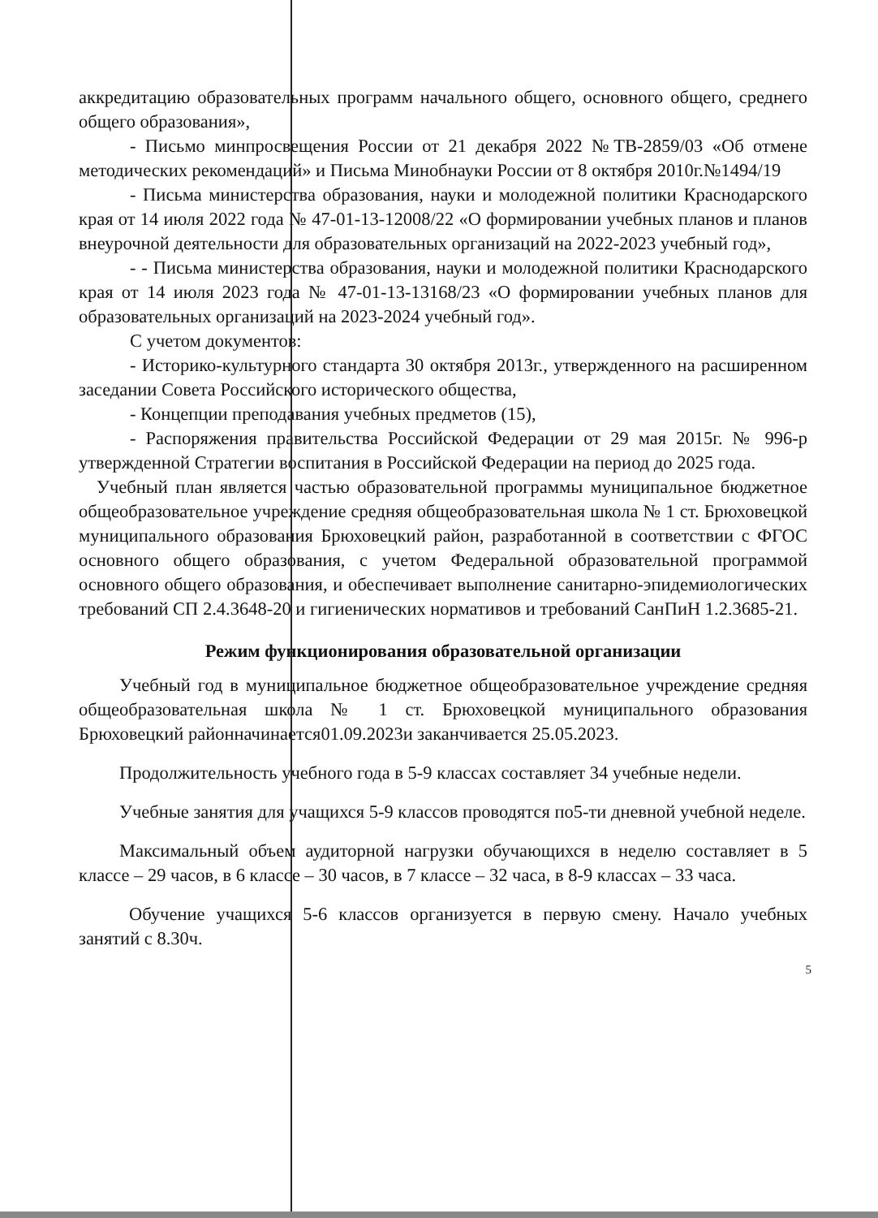аккредитацию образовательных программ начального общего, основного общего, среднего общего образования»,
- Письмо минпросвещения России от 21 декабря 2022 №ТВ-2859/03 «Об отмене методических рекомендаций» и Письма Минобнауки России от 8 октября 2010г.№1494/19
- Письма министерства образования, науки и молодежной политики Краснодарского края от 14 июля 2022 года № 47-01-13-12008/22 «О формировании учебных планов и планов внеурочной деятельности для образовательных организаций на 2022-2023 учебный год»,
- - Письма министерства образования, науки и молодежной политики Краснодарского края от 14 июля 2023 года № 47-01-13-13168/23 «О формировании учебных планов для образовательных организаций на 2023-2024 учебный год».
С учетом документов:
- Историко-культурного стандарта 30 октября 2013г., утвержденного на расширенном заседании Совета Российского исторического общества,
- Концепции преподавания учебных предметов (15),
- Распоряжения правительства Российской Федерации от 29 мая 2015г. № 996-р утвержденной Стратегии воспитания в Российской Федерации на период до 2025 года.
Учебный план является частью образовательной программы муниципальное бюджетное общеобразовательное учреждение средняя общеобразовательная школа № 1 ст. Брюховецкой муниципального образования Брюховецкий район, разработанной в соответствии с ФГОС основного общего образования, с учетом Федеральной образовательной программой основного общего образования, и обеспечивает выполнение санитарно-эпидемиологических требований СП 2.4.3648-20 и гигиенических нормативов и требований СанПиН 1.2.3685-21.
Режим функционирования образовательной организации
Учебный год в муниципальное бюджетное общеобразовательное учреждение средняя общеобразовательная школа № 1 ст. Брюховецкой муниципального образования Брюховецкий районначинается01.09.2023и заканчивается 25.05.2023.
Продолжительность учебного года в 5-9 классах составляет 34 учебные недели.
Учебные занятия для учащихся 5-9 классов проводятся по5-ти дневной учебной неделе.
Максимальный объем аудиторной нагрузки обучающихся в неделю составляет в 5 классе – 29 часов, в 6 классе – 30 часов, в 7 классе – 32 часа, в 8-9 классах – 33 часа.
Обучение учащихся 5-6 классов организуется в первую смену. Начало учебных занятий с 8.30ч.
5